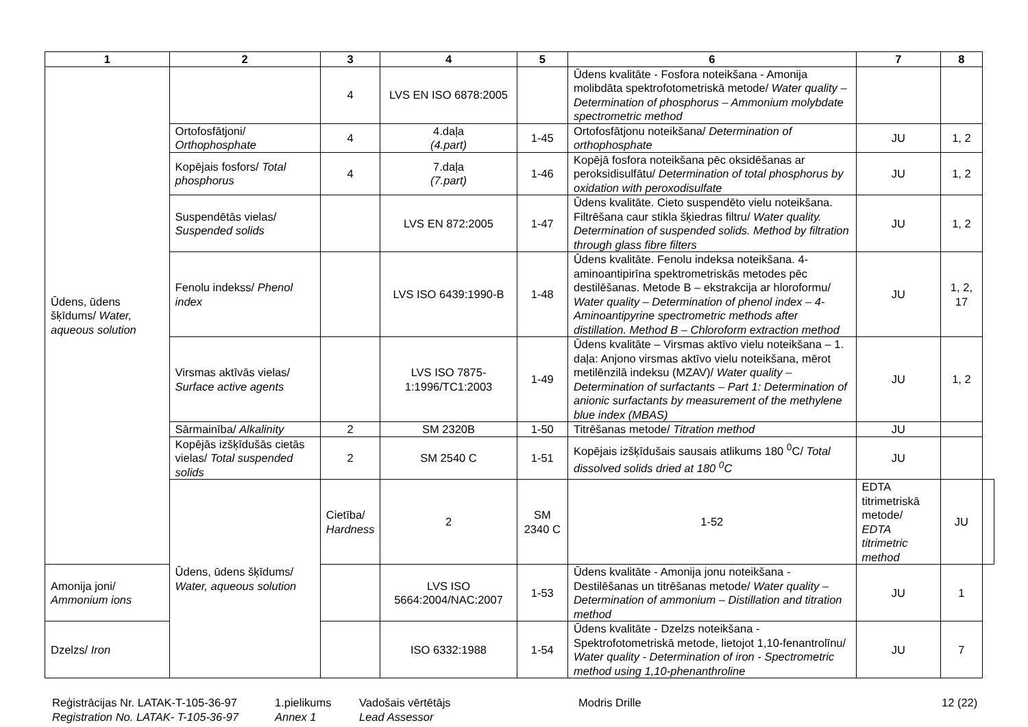| 1 | 2 | 3 | 4 | 5 | 6 | 7 | 8 | |
| --- | --- | --- | --- | --- | --- | --- | --- | --- |
| Ūdens, ūdens šķīdums/ Water, aqueous solution | | 4 | LVS EN ISO 6878:2005 | | Ūdens kvalitāte - Fosfora noteikšana - Amonija molibdāta spektrofotometriskā metode/ Water quality – Determination of phosphorus – Ammonium molybdate spectrometric method | | | |
| | Ortofosfātjoni/ Orthophosphate | 4 | 4.daļa (4.part) | 1-45 | Ortofosfātjonu noteikšana/ Determination of orthophosphate | JU | 1, 2 | |
| | Kopējais fosfors/ Total phosphorus | 4 | 7.daļa (7.part) | 1-46 | Kopējā fosfora noteikšana pēc oksidēšanas ar peroksidisulfātu/ Determination of total phosphorus by oxidation with peroxodisulfate | JU | 1, 2 | |
| | Suspendētās vielas/ Suspended solids | | LVS EN 872:2005 | 1-47 | Ūdens kvalitāte. Cieto suspendēto vielu noteikšana. Filtrēšana caur stikla šķiedras filtru/ Water quality. Determination of suspended solids. Method by filtration through glass fibre filters | JU | 1, 2 | |
| | Fenolu indekss/ Phenol index | | LVS ISO 6439:1990-B | 1-48 | Ūdens kvalitāte. Fenolu indeksa noteikšana. 4-aminoantipirīna spektrometriskās metodes pēc destilēšanas. Metode B – ekstrakcija ar hloroformu/ Water quality – Determination of phenol index – 4-Aminoantipyrine spectrometric methods after distillation. Method B – Chloroform extraction method | JU | 1, 2, 17 | |
| | Virsmas aktīvās vielas/ Surface active agents | | LVS ISO 7875-1:1996/TC1:2003 | 1-49 | Ūdens kvalitāte – Virsmas aktīvo vielu noteikšana – 1. daļa: Anjono virsmas aktīvo vielu noteikšana, mērot metilēnzilā indeksu (MZAV)/ Water quality – Determination of surfactants – Part 1: Determination of anionic surfactants by measurement of the methylene blue index (MBAS) | JU | 1, 2 | |
| | Sārmainība/ Alkalinity | 2 | SM 2320B | 1-50 | Titrēšanas metode/ Titration method | JU | | |
| | Kopējās izšķīdušās cietās vielas/ Total suspended solids | 2 | SM 2540 C | 1-51 | Kopējais izšķīdušais sausais atlikums 180 <sup>0</sup>C/ Total dissolved solids dried at 180 <sup>0</sup>C | JU | | |
| | Ūdens, ūdens šķīdums/ Water, aqueous solution | Cietība/ Hardness | 2 | SM 2340 C | 1-52 | EDTA titrimetriskā metode/ EDTA titrimetric method | JU | |
| Amonija joni/ Ammonium ions | | | LVS ISO 5664:2004/NAC:2007 | 1-53 | Ūdens kvalitāte - Amonija jonu noteikšana - Destilēšanas un titrēšanas metode/ Water quality – Determination of ammonium – Distillation and titration method | JU | 1 | |
| Dzelzs/ Iron | | | ISO 6332:1988 | 1-54 | Ūdens kvalitāte - Dzelzs noteikšana - Spektrofotometriskā metode, lietojot 1,10-fenantrolīnu/ Water quality - Determination of iron - Spectrometric method using 1,10-phenanthroline | JU | 7 | |
Reģistrācijas Nr. LATAK-T-105-36-97
Registration No. LATAK- T-105-36-97
1.pielikums
Annex 1
Vadošais vērtētājs
Lead Assessor
Modris Drille 12 (22)